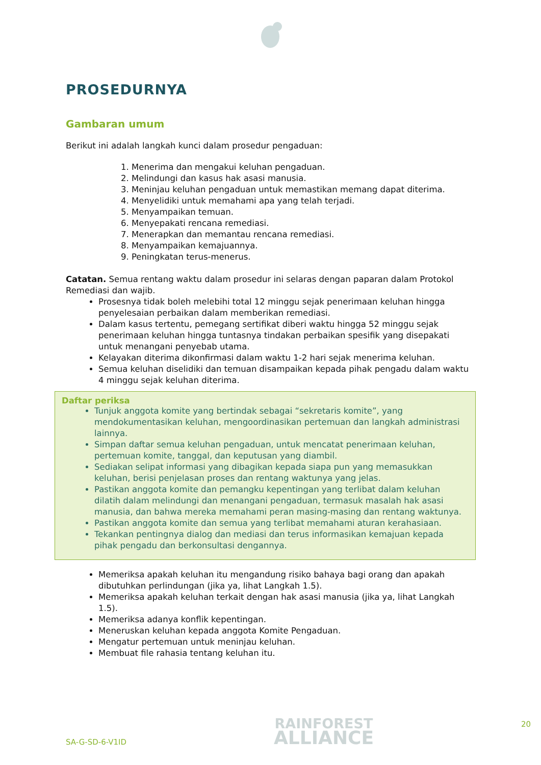PROSEDURNYA
Gambaran umum
Berikut ini adalah langkah kunci dalam prosedur pengaduan:
1. Menerima dan mengakui keluhan pengaduan.
2. Melindungi dan kasus hak asasi manusia.
3. Meninjau keluhan pengaduan untuk memastikan memang dapat diterima.
4. Menyelidiki untuk memahami apa yang telah terjadi.
5. Menyampaikan temuan.
6. Menyepakati rencana remediasi.
7. Menerapkan dan memantau rencana remediasi.
8. Menyampaikan kemajuannya.
9. Peningkatan terus-menerus.
Catatan. Semua rentang waktu dalam prosedur ini selaras dengan paparan dalam Protokol Remediasi dan wajib.
Prosesnya tidak boleh melebihi total 12 minggu sejak penerimaan keluhan hingga penyelesaian perbaikan dalam memberikan remediasi.
Dalam kasus tertentu, pemegang sertifikat diberi waktu hingga 52 minggu sejak penerimaan keluhan hingga tuntasnya tindakan perbaikan spesifik yang disepakati untuk menangani penyebab utama.
Kelayakan diterima dikonfirmasi dalam waktu 1-2 hari sejak menerima keluhan.
Semua keluhan diselidiki dan temuan disampaikan kepada pihak pengadu dalam waktu 4 minggu sejak keluhan diterima.
Daftar periksa
Tunjuk anggota komite yang bertindak sebagai “sekretaris komite”, yang mendokumentasikan keluhan, mengoordinasikan pertemuan dan langkah administrasi lainnya.
Simpan daftar semua keluhan pengaduan, untuk mencatat penerimaan keluhan, pertemuan komite, tanggal, dan keputusan yang diambil.
Sediakan selipat informasi yang dibagikan kepada siapa pun yang memasukkan keluhan, berisi penjelasan proses dan rentang waktunya yang jelas.
Pastikan anggota komite dan pemangku kepentingan yang terlibat dalam keluhan dilatih dalam melindungi dan menangani pengaduan, termasuk masalah hak asasi manusia, dan bahwa mereka memahami peran masing-masing dan rentang waktunya.
Pastikan anggota komite dan semua yang terlibat memahami aturan kerahasiaan.
Tekankan pentingnya dialog dan mediasi dan terus informasikan kemajuan kepada pihak pengadu dan berkonsultasi dengannya.
Memeriksa apakah keluhan itu mengandung risiko bahaya bagi orang dan apakah dibutuhkan perlindungan (jika ya, lihat Langkah 1.5).
Memeriksa apakah keluhan terkait dengan hak asasi manusia (jika ya, lihat Langkah 1.5).
Memeriksa adanya konflik kepentingan.
Meneruskan keluhan kepada anggota Komite Pengaduan.
Mengatur pertemuan untuk meninjau keluhan.
Membuat file rahasia tentang keluhan itu.
SA-G-SD-6-V1ID
RAINFOREST
ALLIANCE
20